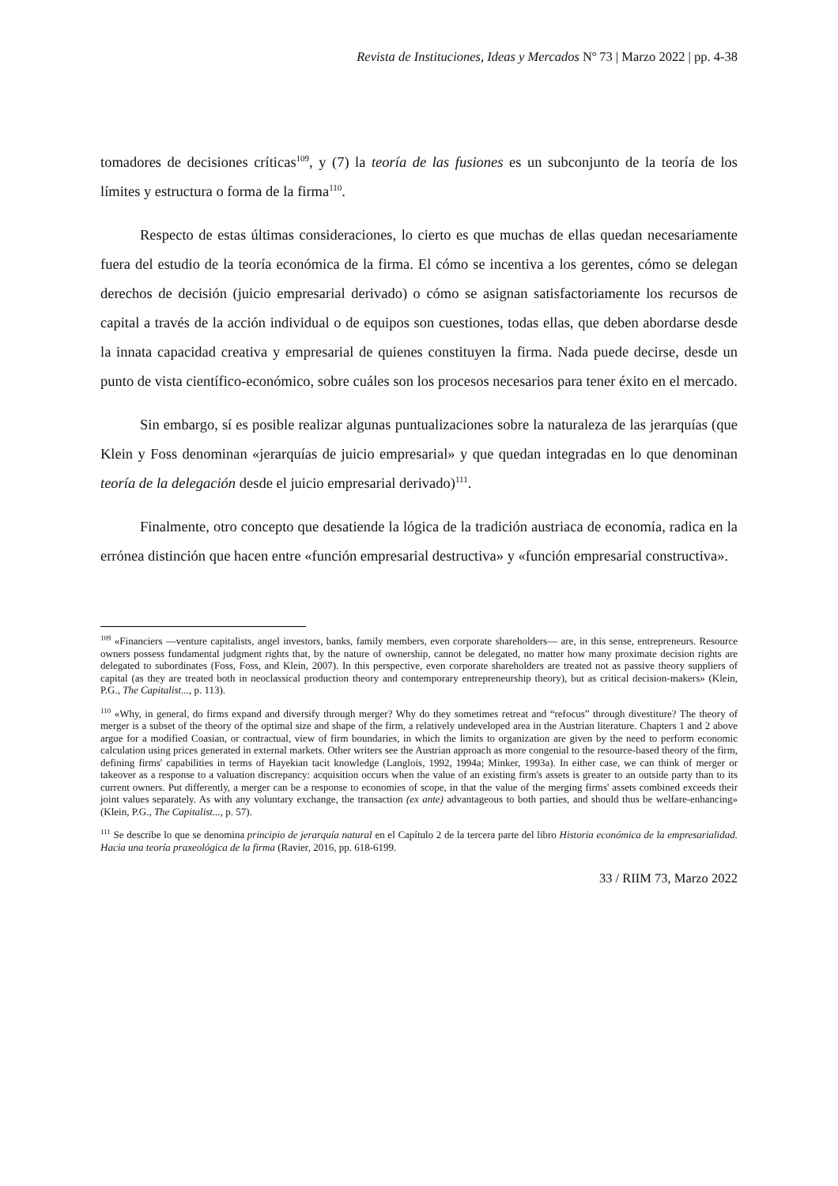Revista de Instituciones, Ideas y Mercados Nº 73 | Marzo 2022 | pp. 4-38
tomadores de decisiones críticas<sup>109</sup>, y (7) la teoría de las fusiones es un subconjunto de la teoría de los límites y estructura o forma de la firma<sup>110</sup>.
Respecto de estas últimas consideraciones, lo cierto es que muchas de ellas quedan necesariamente fuera del estudio de la teoría económica de la firma. El cómo se incentiva a los gerentes, cómo se delegan derechos de decisión (juicio empresarial derivado) o cómo se asignan satisfactoriamente los recursos de capital a través de la acción individual o de equipos son cuestiones, todas ellas, que deben abordarse desde la innata capacidad creativa y empresarial de quienes constituyen la firma. Nada puede decirse, desde un punto de vista científico-económico, sobre cuáles son los procesos necesarios para tener éxito en el mercado.
Sin embargo, sí es posible realizar algunas puntualizaciones sobre la naturaleza de las jerarquías (que Klein y Foss denominan «jerarquías de juicio empresarial» y que quedan integradas en lo que denominan teoría de la delegación desde el juicio empresarial derivado)<sup>111</sup>.
Finalmente, otro concepto que desatiende la lógica de la tradición austriaca de economía, radica en la errónea distinción que hacen entre «función empresarial destructiva» y «función empresarial constructiva».
<sup>109</sup> «Financiers —venture capitalists, angel investors, banks, family members, even corporate shareholders— are, in this sense, entrepreneurs. Resource owners possess fundamental judgment rights that, by the nature of ownership, cannot be delegated, no matter how many proximate decision rights are delegated to subordinates (Foss, Foss, and Klein, 2007). In this perspective, even corporate shareholders are treated not as passive theory suppliers of capital (as they are treated both in neoclassical production theory and contemporary entrepreneurship theory), but as critical decision-makers» (Klein, P.G., The Capitalist..., p. 113).
<sup>110</sup> «Why, in general, do firms expand and diversify through merger? Why do they sometimes retreat and “refocus” through divestiture? The theory of merger is a subset of the theory of the optimal size and shape of the firm, a relatively undeveloped area in the Austrian literature. Chapters 1 and 2 above argue for a modified Coasian, or contractual, view of firm boundaries, in which the limits to organization are given by the need to perform economic calculation using prices generated in external markets. Other writers see the Austrian approach as more congenial to the resource-based theory of the firm, defining firms' capabilities in terms of Hayekian tacit knowledge (Langlois, 1992, 1994a; Minker, 1993a). In either case, we can think of merger or takeover as a response to a valuation discrepancy: acquisition occurs when the value of an existing firm's assets is greater to an outside party than to its current owners. Put differently, a merger can be a response to economies of scope, in that the value of the merging firms' assets combined exceeds their joint values separately. As with any voluntary exchange, the transaction (ex ante) advantageous to both parties, and should thus be welfare-enhancing» (Klein, P.G., The Capitalist..., p. 57).
<sup>111</sup> Se describe lo que se denomina principio de jerarquía natural en el Capítulo 2 de la tercera parte del libro Historia económica de la empresarialidad. Hacia una teoría praxeológica de la firma (Ravier, 2016, pp. 618-6199.
33 / RIIM 73, Marzo 2022